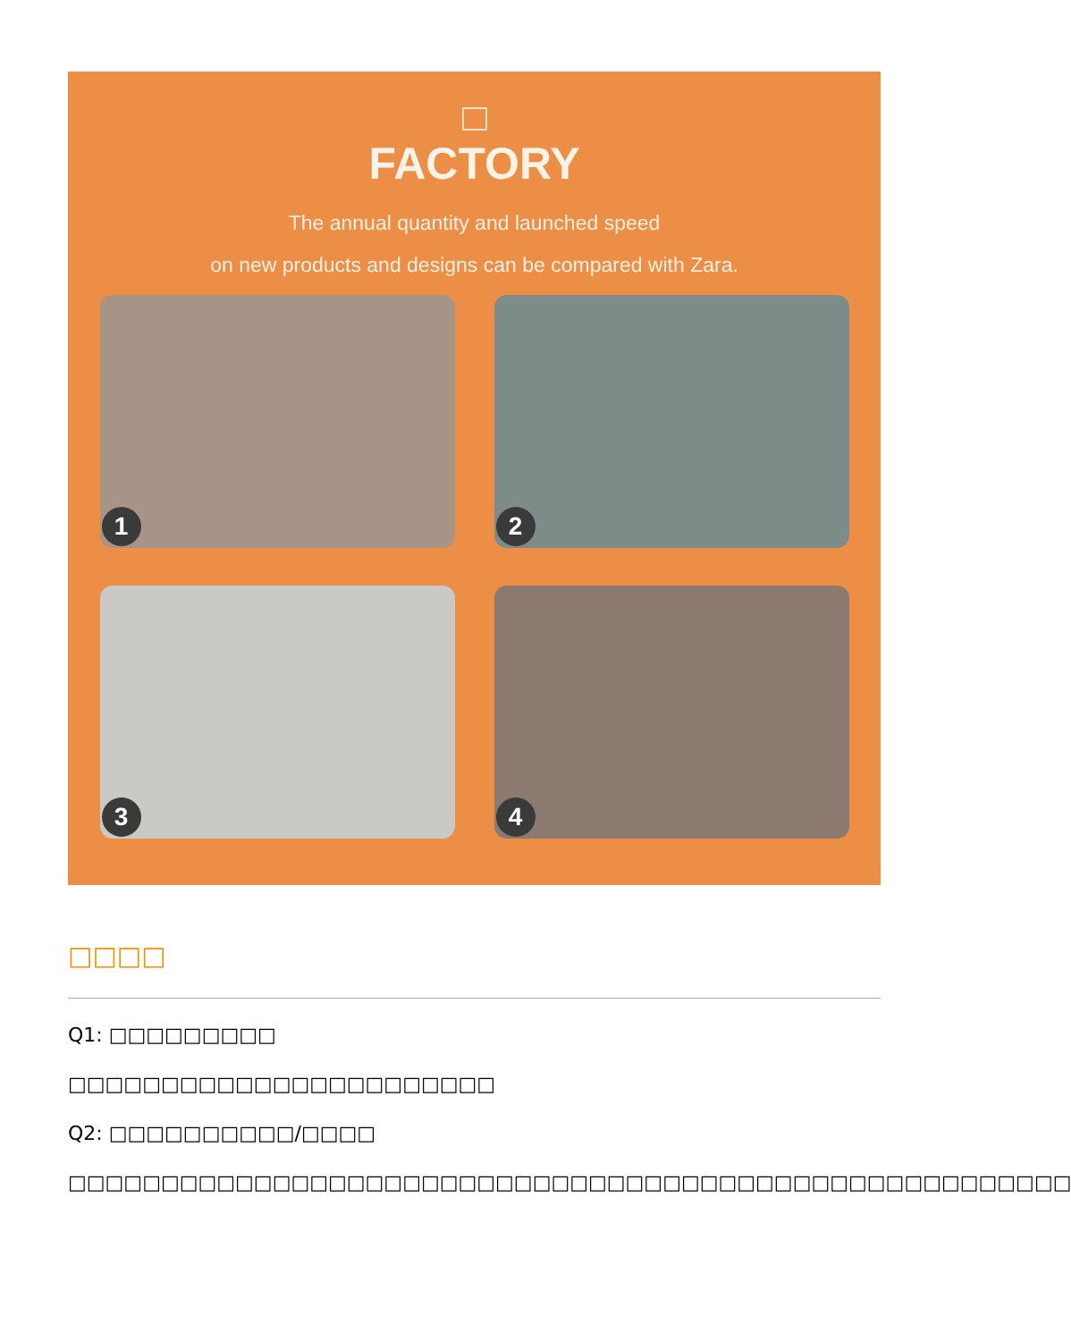FACTORY
The annual quantity and launched speed
on new products and designs can be compared with Zara.
1
2
3
4
□□□□
Q1: □□□□□□□□□
□□□□□□□□□□□□□□□□□□□□□□□
Q2: □□□□□□□□□□/□□□□
□□□□□□□□□□□□□□□□□□□□□□□□□□□□□□□□□□□□□□□□□□□□□□□□□□□□□□